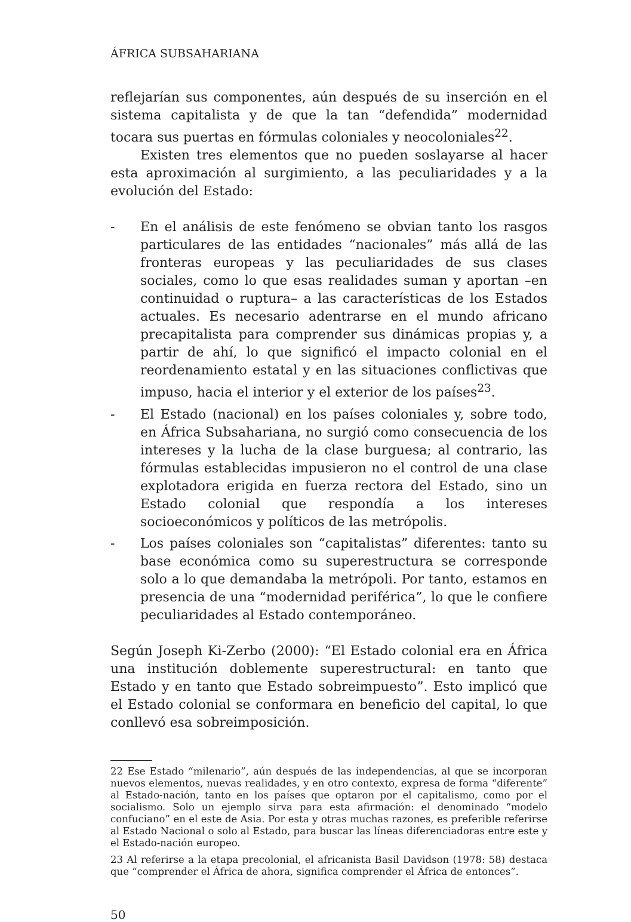ÁFRICA SUBSAHARIANA
reflejarían sus componentes, aún después de su inserción en el sistema capitalista y de que la tan “defendida” modernidad tocara sus puertas en fórmulas coloniales y neocoloniales<sup>22</sup>.
Existen tres elementos que no pueden soslayarse al hacer esta aproximación al surgimiento, a las peculiaridades y a la evolución del Estado:
- En el análisis de este fenómeno se obvian tanto los rasgos particulares de las entidades “nacionales” más allá de las fronteras europeas y las peculiaridades de sus clases sociales, como lo que esas realidades suman y aportan –en continuidad o ruptura– a las características de los Estados actuales. Es necesario adentrarse en el mundo africano precapitalista para comprender sus dinámicas propias y, a partir de ahí, lo que significó el impacto colonial en el reordenamiento estatal y en las situaciones conflictivas que impuso, hacia el interior y el exterior de los países<sup>23</sup>.
- El Estado (nacional) en los países coloniales y, sobre todo, en África Subsahariana, no surgió como consecuencia de los intereses y la lucha de la clase burguesa; al contrario, las fórmulas establecidas impusieron no el control de una clase explotadora erigida en fuerza rectora del Estado, sino un Estado colonial que respondía a los intereses socioeconómicos y políticos de las metrópolis.
- Los países coloniales son “capitalistas” diferentes: tanto su base económica como su superestructura se corresponde solo a lo que demandaba la metrópoli. Por tanto, estamos en presencia de una “modernidad periférica”, lo que le confiere peculiaridades al Estado contemporáneo.
Según Joseph Ki-Zerbo (2000): “El Estado colonial era en África una institución doblemente superestructural: en tanto que Estado y en tanto que Estado sobreimpuesto”. Esto implicó que el Estado colonial se conformara en beneficio del capital, lo que conllevó esa sobreimposición.
22 Ese Estado “milenario”, aún después de las independencias, al que se incorporan nuevos elementos, nuevas realidades, y en otro contexto, expresa de forma “diferente” al Estado-nación, tanto en los países que optaron por el capitalismo, como por el socialismo. Solo un ejemplo sirva para esta afirmación: el denominado “modelo confuciano” en el este de Asia. Por esta y otras muchas razones, es preferible referirse al Estado Nacional o solo al Estado, para buscar las líneas diferenciadoras entre este y el Estado-nación europeo.
23 Al referirse a la etapa precolonial, el africanista Basil Davidson (1978: 58) destaca que “comprender el África de ahora, significa comprender el África de entonces”.
50